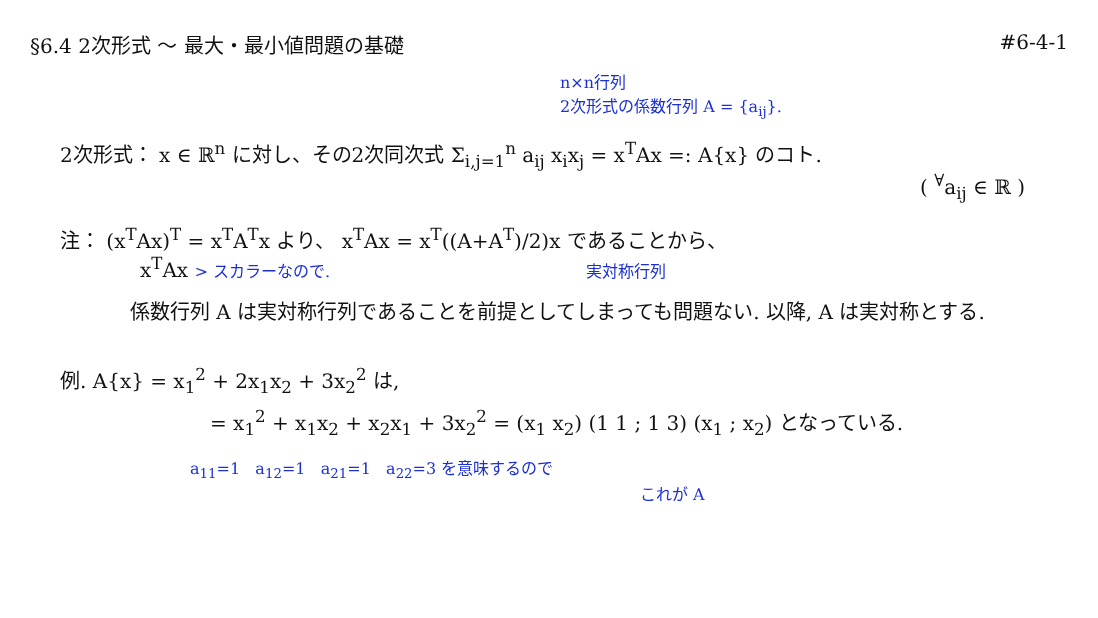§6.4 2次形式 〜 最大・最小値問題の基礎
#6-4-1
n×n行列
2次形式の係数行列 A = {a<sub>ij</sub>}.
2次形式： x ∈ ℝ<sup>n</sup> に対し、その2次同次式 Σ<sub>i,j=1</sub><sup>n</sup> a<sub>ij</sub> x<sub>i</sub>x<sub>j</sub> = x<sup>T</sup>Ax =: A{x} のコト.
( <sup>∀</sup>a<sub>ij</sub> ∈ ℝ )
注： (x<sup>T</sup>Ax)<sup>T</sup> = x<sup>T</sup>A<sup>T</sup>x より、 x<sup>T</sup>Ax = x<sup>T</sup>((A+A<sup>T</sup>)/2)x であることから、
x<sup>T</sup>Ax > スカラーなので. 実対称行列
係数行列 A は実対称行列であることを前提としてしまっても問題ない. 以降, A は実対称とする.
例. A{x} = x<sub>1</sub><sup>2</sup> + 2x<sub>1</sub>x<sub>2</sub> + 3x<sub>2</sub><sup>2</sup> は,
= x<sub>1</sub><sup>2</sup> + x<sub>1</sub>x<sub>2</sub> + x<sub>2</sub>x<sub>1</sub> + 3x<sub>2</sub><sup>2</sup> = (x<sub>1</sub> x<sub>2</sub>) (1 1 ; 1 3) (x<sub>1</sub> ; x<sub>2</sub>) となっている.
a<sub>11</sub>=1 a<sub>12</sub>=1 a<sub>21</sub>=1 a<sub>22</sub>=3 を意味するので
これが A